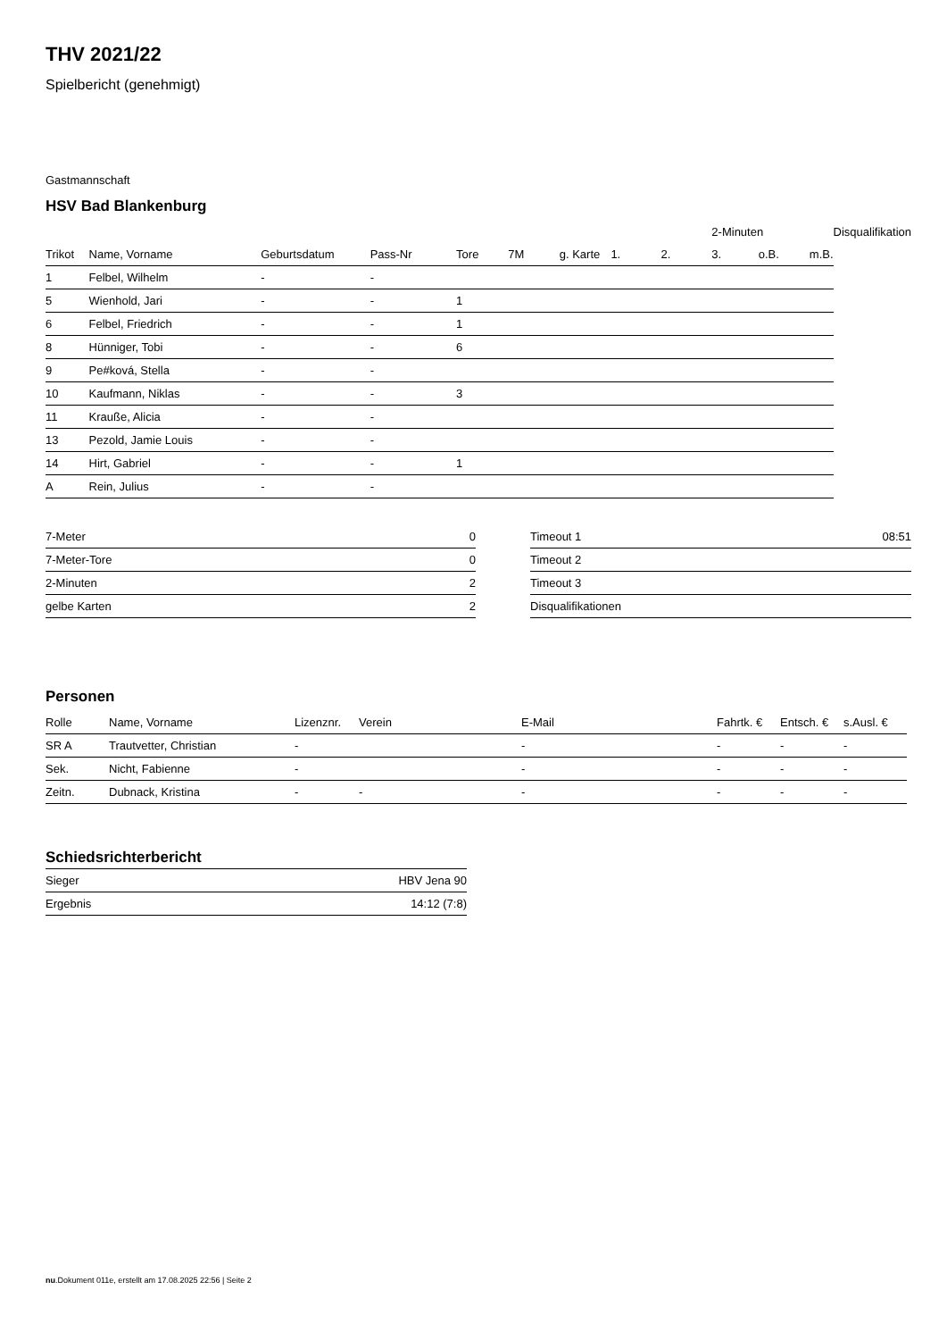THV 2021/22
Spielbericht (genehmigt)
Gastmannschaft
HSV Bad Blankenburg
| | | | | | | | | | 2-Minuten | | | Disqualifikation |
| --- | --- | --- | --- | --- | --- | --- | --- | --- | --- | --- | --- | --- |
| Trikot | Name, Vorname | Geburtsdatum | Pass-Nr | Tore | 7M | g. Karte | 1. | 2. | 3. | o.B. | m.B. | |
| 1 | Felbel, Wilhelm | - | - | | | | | | | | | |
| 5 | Wienhold, Jari | - | - | 1 | | | | | | | | |
| 6 | Felbel, Friedrich | - | - | 1 | | | | | | | | |
| 8 | Hünniger, Tobi | - | - | 6 | | | | | | | | |
| 9 | Pe#ková, Stella | - | - | | | | | | | | | |
| 10 | Kaufmann, Niklas | - | - | 3 | | | | | | | | |
| 11 | Krauße, Alicia | - | - | | | | | | | | | |
| 13 | Pezold, Jamie Louis | - | - | | | | | | | | | |
| 14 | Hirt, Gabriel | - | - | 1 | | | | | | | | |
| A | Rein, Julius | - | - | | | | | | | | | |
| 7-Meter | 0 |
| 7-Meter-Tore | 0 |
| 2-Minuten | 2 |
| gelbe Karten | 2 |
| Timeout 1 | 08:51 |
| Timeout 2 | |
| Timeout 3 | |
| Disqualifikationen | |
Personen
| Rolle | Name, Vorname | Lizenznr. | Verein | E-Mail | Fahrtk. € | Entsch. € | s.Ausl. € |
| --- | --- | --- | --- | --- | --- | --- | --- |
| SR A | Trautvetter, Christian | - | | - | - | - | - |
| Sek. | Nicht, Fabienne | - | | - | - | - | - |
| Zeitn. | Dubnack, Kristina | - | - | - | - | - | - |
Schiedsrichterbericht
| Sieger | HBV Jena 90 |
| Ergebnis | 14:12 (7:8) |
nu.Dokument 011e, erstellt am 17.08.2025 22:56 | Seite 2